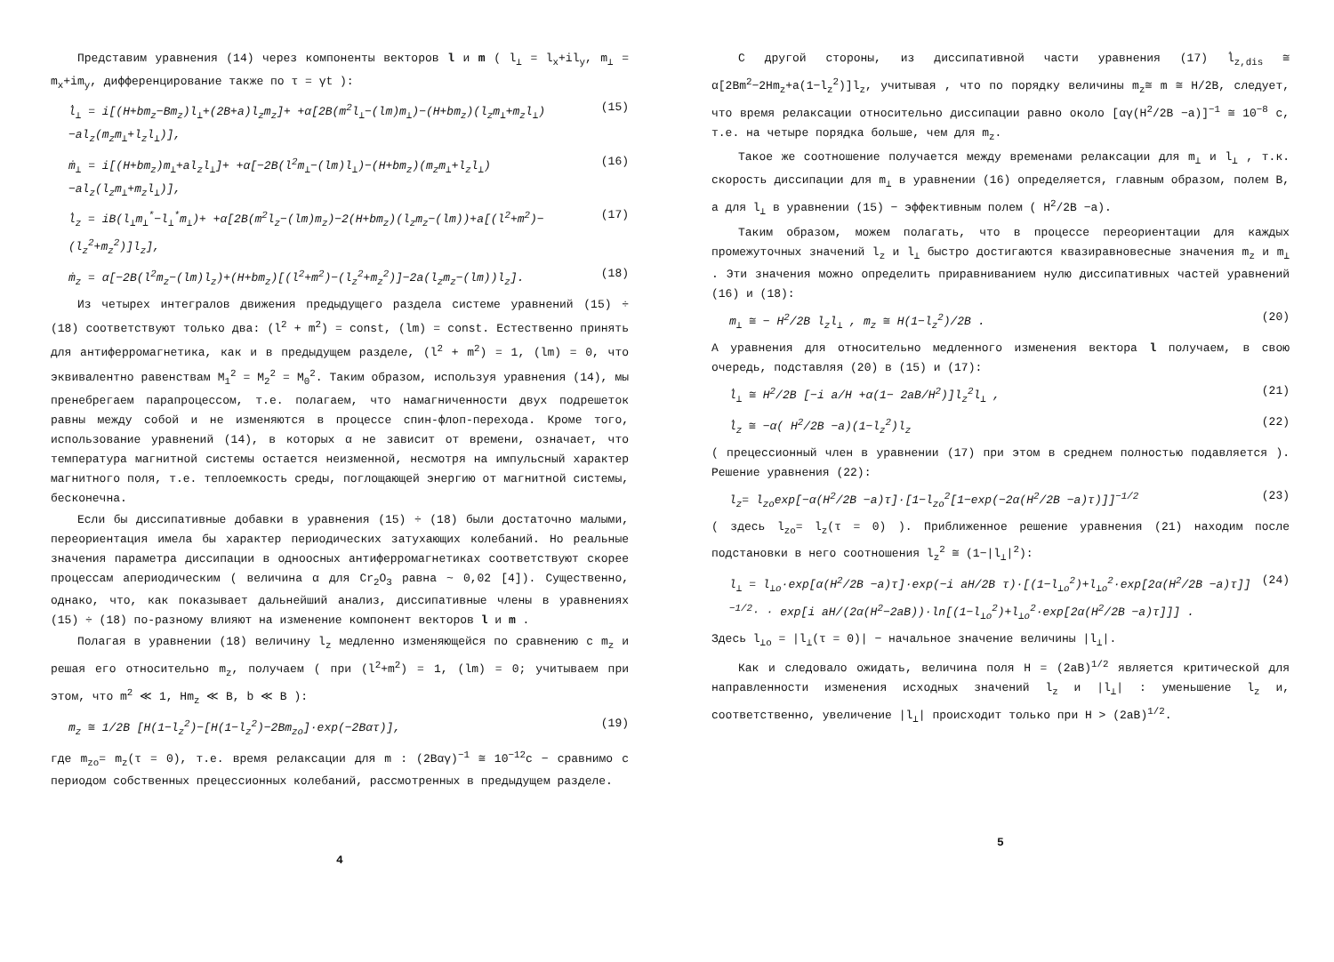Представим уравнения (14) через компоненты векторов l и m ( l<sub>⊥</sub> = l<sub>x</sub>+il<sub>y</sub>, m<sub>⊥</sub> = m<sub>x</sub>+im<sub>y</sub>, дифференцирование также по τ = γt ):
l̇<sub>⊥</sub> = i[(H+bm<sub>z</sub>−Bm<sub>z</sub>)l<sub>⊥</sub>+(2B+a)l<sub>z</sub>m<sub>z</sub>]+ +α[2B(m<sup>2</sup>l<sub>⊥</sub>−(lm)m<sub>⊥</sub>)−(H+bm<sub>z</sub>)(l<sub>z</sub>m<sub>⊥</sub>+m<sub>z</sub>l<sub>⊥</sub>)−al<sub>z</sub>(m<sub>z</sub>m<sub>⊥</sub>+l<sub>z</sub>l<sub>⊥</sub>)], (15)
ṁ<sub>⊥</sub> = i[(H+bm<sub>z</sub>)m<sub>⊥</sub>+al<sub>z</sub>l<sub>⊥</sub>]+ +α[−2B(l<sup>2</sup>m<sub>⊥</sub>−(lm)l<sub>⊥</sub>)−(H+bm<sub>z</sub>)(m<sub>z</sub>m<sub>⊥</sub>+l<sub>z</sub>l<sub>⊥</sub>)−al<sub>z</sub>(l<sub>z</sub>m<sub>⊥</sub>+m<sub>z</sub>l<sub>⊥</sub>)], (16)
l̇<sub>z</sub> = iB(l<sub>⊥</sub>m<sub>⊥</sub><sup>*</sup>−l<sub>⊥</sub><sup>*</sup>m<sub>⊥</sub>)+ +α[2B(m<sup>2</sup>l<sub>z</sub>−(lm)m<sub>z</sub>)−2(H+bm<sub>z</sub>)(l<sub>z</sub>m<sub>z</sub>−(lm))+a[(l<sup>2</sup>+m<sup>2</sup>)−(l<sub>z</sub><sup>2</sup>+m<sub>z</sub><sup>2</sup>)]l<sub>z</sub>], (17)
ṁ<sub>z</sub> = α[−2B(l<sup>2</sup>m<sub>z</sub>−(lm)l<sub>z</sub>)+(H+bm<sub>z</sub>)[(l<sup>2</sup>+m<sup>2</sup>)−(l<sub>z</sub><sup>2</sup>+m<sub>z</sub><sup>2</sup>)]−2a(l<sub>z</sub>m<sub>z</sub>−(lm))l<sub>z</sub>]. (18)
Из четырех интегралов движения предыдущего раздела системе уравнений (15) ÷ (18) соответствуют только два: (l<sup>2</sup> + m<sup>2</sup>) = const, (lm) = const. Естественно принять для антиферромагнетика, как и в предыдущем разделе, (l<sup>2</sup> + m<sup>2</sup>) = 1, (lm) = 0, что эквивалентно равенствам M<sub>1</sub><sup>2</sup> = M<sub>2</sub><sup>2</sup> = M<sub>0</sub><sup>2</sup>. Таким образом, используя уравнения (14), мы пренебрегаем парапроцессом, т.е. полагаем, что намагниченности двух подрешеток равны между собой и не изменяются в процессе спин-флоп-перехода. Кроме того, использование уравнений (14), в которых α не зависит от времени, означает, что температура магнитной системы остается неизменной, несмотря на импульсный характер магнитного поля, т.е. теплоемкость среды, поглощающей энергию от магнитной системы, бесконечна.
Если бы диссипативные добавки в уравнения (15) ÷ (18) были достаточно малыми, переориентация имела бы характер периодических затухающих колебаний. Но реальные значения параметра диссипации в одноосных антиферромагнетиках соответствуют скорее процессам апериодическим ( величина α для Cr<sub>2</sub>O<sub>3</sub> равна ~ 0,02 [4]). Существенно, однако, что, как показывает дальнейший анализ, диссипативные члены в уравнениях (15) ÷ (18) по-разному влияют на изменение компонент векторов l и m .
Полагая в уравнении (18) величину l<sub>z</sub> медленно изменяющейся по сравнению с m<sub>z</sub> и решая его относительно m<sub>z</sub>, получаем ( при (l<sup>2</sup>+m<sup>2</sup>) = 1, (lm) = 0; учитываем при этом, что m<sup>2</sup> ≪ 1, Hm<sub>z</sub> ≪ B, b ≪ B ):
m<sub>z</sub> ≅ 1/2B [H(1−l<sub>z</sub><sup>2</sup>)−[H(1−l<sub>z</sub><sup>2</sup>)−2Bm<sub>zo</sub>]·exp(−2Bατ)], (19)
где m<sub>zo</sub>= m<sub>z</sub>(τ = 0), т.е. время релаксации для m : (2Bαγ)<sup>−1</sup> ≅ 10<sup>−12</sup>c − сравнимо с периодом собственных прецессионных колебаний, рассмотренных в предыдущем разделе.
4
С другой стороны, из диссипативной части уравнения (17) l̇<sub>z,dis</sub> ≅ α[2Bm<sup>2</sup>−2Hm<sub>z</sub>+a(1−l<sub>z</sub><sup>2</sup>)]l<sub>z</sub>, учитывая , что по порядку величины m<sub>z</sub>≅ m ≅ H/2B, следует, что время релаксации относительно диссипации равно около [αγ(H<sup>2</sup>/2B −a)]<sup>−1</sup> ≅ 10<sup>−8</sup> с, т.е. на четыре порядка больше, чем для m<sub>z</sub>.
Такое же соотношение получается между временами релаксации для m<sub>⊥</sub> и l<sub>⊥</sub> , т.к. скорость диссипации для m<sub>⊥</sub> в уравнении (16) определяется, главным образом, полем B, а для l<sub>⊥</sub> в уравнении (15) − эффективным полем ( H<sup>2</sup>/2B −a).
Таким образом, можем полагать, что в процессе переориентации для каждых промежуточных значений l<sub>z</sub> и l<sub>⊥</sub> быстро достигаются квазиравновесные значения m<sub>z</sub> и m<sub>⊥</sub> . Эти значения можно определить приравниванием нулю диссипативных частей уравнений (16) и (18):
m<sub>⊥</sub> ≅ − H<sup>2</sup>/2B l<sub>z</sub>l<sub>⊥</sub> , m<sub>z</sub> ≅ H(1−l<sub>z</sub><sup>2</sup>)/2B . (20)
А уравнения для относительно медленного изменения вектора l получаем, в свою очередь, подставляя (20) в (15) и (17):
l̇<sub>⊥</sub> ≅ H<sup>2</sup>/2B [−i a/H +α(1− 2aB/H<sup>2</sup>)]l<sub>z</sub><sup>2</sup>l<sub>⊥</sub> , (21)
l̇<sub>z</sub> ≅ −α( H<sup>2</sup>/2B −a)(1−l<sub>z</sub><sup>2</sup>)l<sub>z</sub> (22)
( прецессионный член в уравнении (17) при этом в среднем полностью подавляется ). Решение уравнения (22):
l<sub>z</sub>= l<sub>zo</sub>exp[−α(H<sup>2</sup>/2B −a)τ]·[1−l<sub>zo</sub><sup>2</sup>[1−exp(−2α(H<sup>2</sup>/2B −a)τ)]]<sup>−1/2</sup> (23)
( здесь l<sub>zo</sub>= l<sub>z</sub>(τ = 0) ). Приближенное решение уравнения (21) находим после подстановки в него соотношения l<sub>z</sub><sup>2</sup> ≅ (1−|l<sub>⊥</sub>|<sup>2</sup>):
l<sub>⊥</sub> = l<sub>⊥o</sub>·exp[α(H<sup>2</sup>/2B −a)τ]·exp(−i aH/2B τ)·[(1−l<sub>⊥o</sub><sup>2</sup>)+l<sub>⊥o</sub><sup>2</sup>·exp[2α(H<sup>2</sup>/2B −a)τ]]<sup>−1/2</sup>· · exp[i aH/(2α(H<sup>2</sup>−2aB))·ln[(1−l<sub>⊥o</sub><sup>2</sup>)+l<sub>⊥o</sub><sup>2</sup>·exp[2α(H<sup>2</sup>/2B −a)τ]]] . (24)
Здесь l<sub>⊥o</sub> = |l<sub>⊥</sub>(τ = 0)| − начальное значение величины |l<sub>⊥</sub>|.
Как и следовало ожидать, величина поля H = (2aB)<sup>1/2</sup> является критической для направленности изменения исходных значений l<sub>z</sub> и |l<sub>⊥</sub>| : уменьшение l<sub>z</sub> и, соответственно, увеличение |l<sub>⊥</sub>| происходит только при H > (2aB)<sup>1/2</sup>.
5